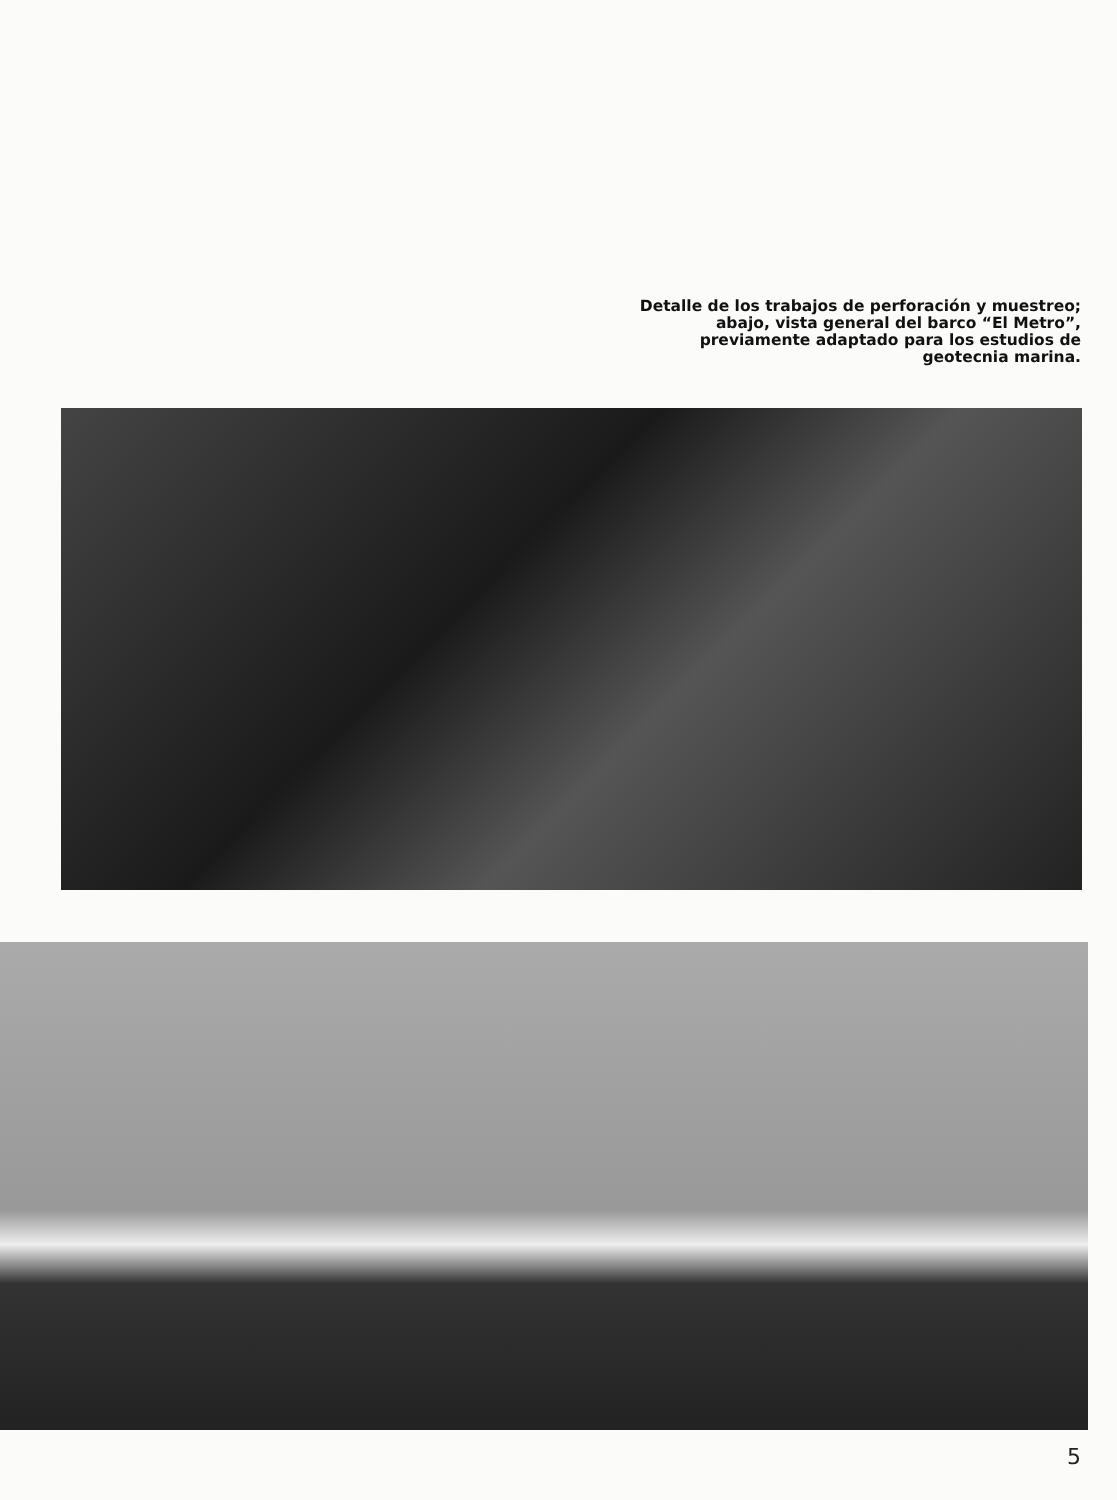Detalle de los trabajos de perforación y muestreo;
abajo, vista general del barco “El Metro”,
previamente adaptado para los estudios de
geotecnia marina.
5